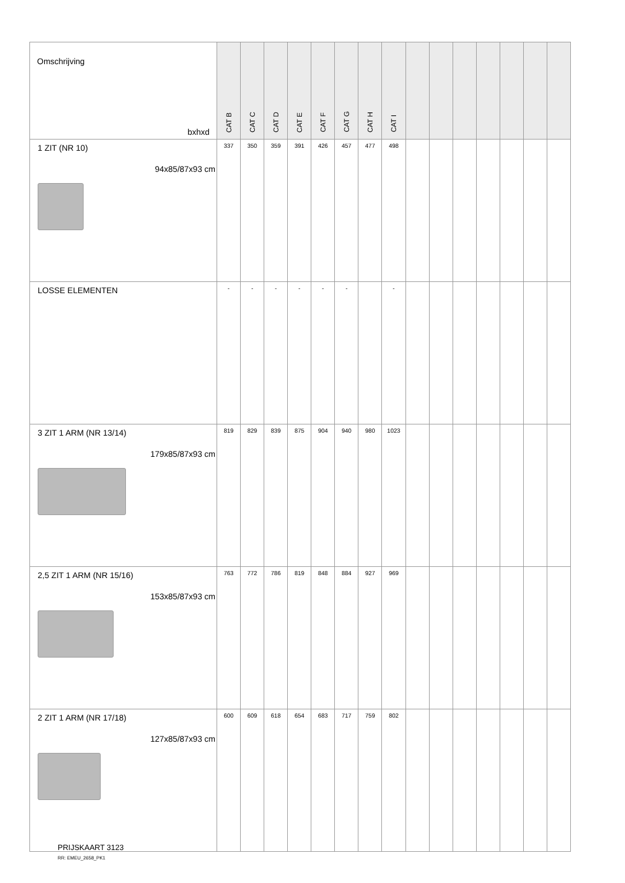| Omschrijving bxhxd | CAT B | CAT C | CAT D | CAT E | CAT F | CAT G | CAT H | CAT I | | | | | | | |
| --- | --- | --- | --- | --- | --- | --- | --- | --- | --- | --- | --- | --- | --- | --- | --- |
| 1 ZIT (NR 10) 94x85/87x93 cm | 337 | 350 | 359 | 391 | 426 | 457 | 477 | 498 | | | | | | | |
| LOSSE ELEMENTEN | - | - | - | - | - | - | | - | | | | | | | |
| 3 ZIT 1 ARM (NR 13/14) 179x85/87x93 cm | 819 | 829 | 839 | 875 | 904 | 940 | 980 | 1023 | | | | | | | |
| 2,5 ZIT 1 ARM (NR 15/16) 153x85/87x93 cm | 763 | 772 | 786 | 819 | 848 | 884 | 927 | 969 | | | | | | | |
| 2 ZIT 1 ARM (NR 17/18) 127x85/87x93 cm | 600 | 609 | 618 | 654 | 683 | 717 | 759 | 802 | | | | | | | |
PRIJSKAART 3123
RR: EMEU_2658_PK1